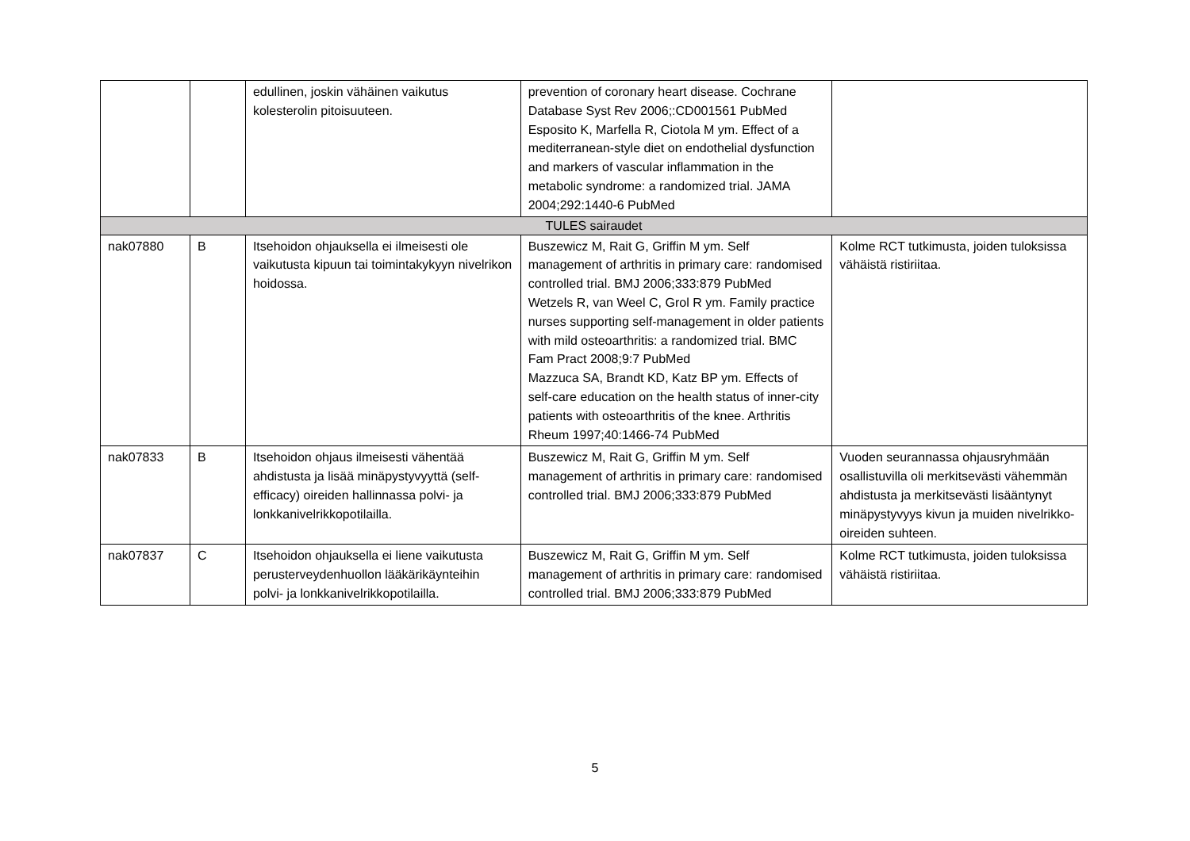| | | edullinen, joskin vähäinen vaikutus kolesterolin pitoisuuteen. | prevention of coronary heart disease. Cochrane Database Syst Rev 2006;:CD001561 PubMed Esposito K, Marfella R, Ciotola M ym. Effect of a mediterranean-style diet on endothelial dysfunction and markers of vascular inflammation in the metabolic syndrome: a randomized trial. JAMA 2004;292:1440-6 PubMed | |
| TULES sairaudet | | | | |
| nak07880 | B | Itsehoidon ohjauksella ei ilmeisesti ole vaikutusta kipuun tai toimintakykyyn nivelrikon hoidossa. | Buszewicz M, Rait G, Griffin M ym. Self management of arthritis in primary care: randomised controlled trial. BMJ 2006;333:879 PubMed Wetzels R, van Weel C, Grol R ym. Family practice nurses supporting self-management in older patients with mild osteoarthritis: a randomized trial. BMC Fam Pract 2008;9:7 PubMed Mazzuca SA, Brandt KD, Katz BP ym. Effects of self-care education on the health status of inner-city patients with osteoarthritis of the knee. Arthritis Rheum 1997;40:1466-74 PubMed | Kolme RCT tutkimusta, joiden tuloksissa vähäistä ristiriitaa. |
| nak07833 | B | Itsehoidon ohjaus ilmeisesti vähentää ahdistusta ja lisää minäpystyvyyttä (self-efficacy) oireiden hallinnassa polvi- ja lonkkanivelrikkopotilailla. | Buszewicz M, Rait G, Griffin M ym. Self management of arthritis in primary care: randomised controlled trial. BMJ 2006;333:879 PubMed | Vuoden seurannassa ohjausryhmään osallistuvilla oli merkitsevästi vähemmän ahdistusta ja merkitsevästi lisääntynyt minäpystyvyys kivun ja muiden nivelrikko-oireiden suhteen. |
| nak07837 | C | Itsehoidon ohjauksella ei liene vaikutusta perusterveydenhuollon lääkärikäynteihin polvi- ja lonkkanivelrikkopotilailla. | Buszewicz M, Rait G, Griffin M ym. Self management of arthritis in primary care: randomised controlled trial. BMJ 2006;333:879 PubMed | Kolme RCT tutkimusta, joiden tuloksissa vähäistä ristiriitaa. |
5